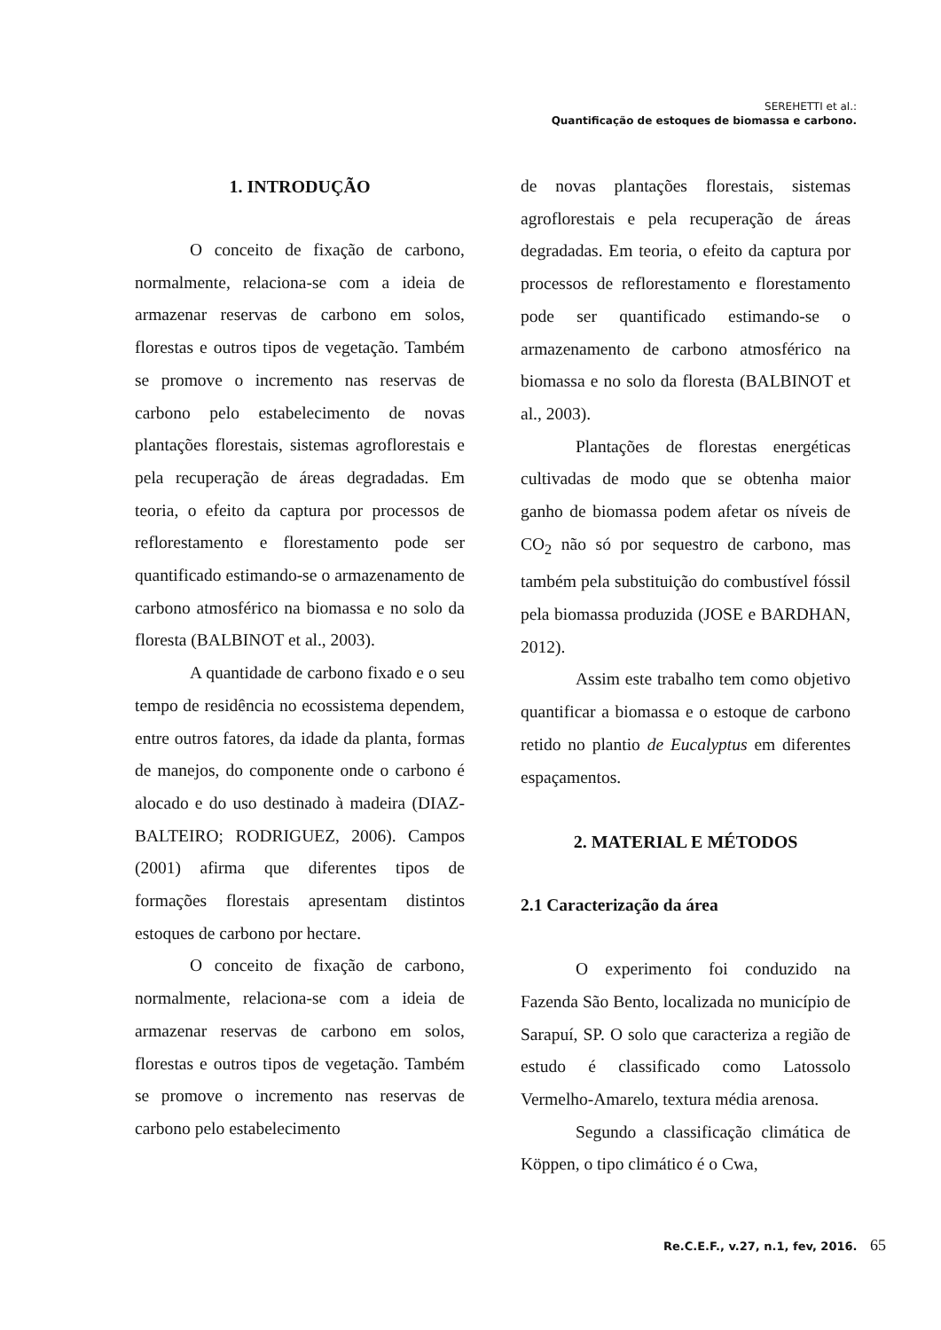SEREHETTI et al.:
Quantificação de estoques de biomassa e carbono.
1. INTRODUÇÃO
O conceito de fixação de carbono, normalmente, relaciona-se com a ideia de armazenar reservas de carbono em solos, florestas e outros tipos de vegetação. Também se promove o incremento nas reservas de carbono pelo estabelecimento de novas plantações florestais, sistemas agroflorestais e pela recuperação de áreas degradadas. Em teoria, o efeito da captura por processos de reflorestamento e florestamento pode ser quantificado estimando-se o armazenamento de carbono atmosférico na biomassa e no solo da floresta (BALBINOT et al., 2003).
A quantidade de carbono fixado e o seu tempo de residência no ecossistema dependem, entre outros fatores, da idade da planta, formas de manejos, do componente onde o carbono é alocado e do uso destinado à madeira (DIAZ-BALTEIRO; RODRIGUEZ, 2006). Campos (2001) afirma que diferentes tipos de formações florestais apresentam distintos estoques de carbono por hectare.
O conceito de fixação de carbono, normalmente, relaciona-se com a ideia de armazenar reservas de carbono em solos, florestas e outros tipos de vegetação. Também se promove o incremento nas reservas de carbono pelo estabelecimento
de novas plantações florestais, sistemas agroflorestais e pela recuperação de áreas degradadas. Em teoria, o efeito da captura por processos de reflorestamento e florestamento pode ser quantificado estimando-se o armazenamento de carbono atmosférico na biomassa e no solo da floresta (BALBINOT et al., 2003).
Plantações de florestas energéticas cultivadas de modo que se obtenha maior ganho de biomassa podem afetar os níveis de CO<sub>2</sub> não só por sequestro de carbono, mas também pela substituição do combustível fóssil pela biomassa produzida (JOSE e BARDHAN, 2012).
Assim este trabalho tem como objetivo quantificar a biomassa e o estoque de carbono retido no plantio de Eucalyptus em diferentes espaçamentos.
2. MATERIAL E MÉTODOS
2.1 Caracterização da área
O experimento foi conduzido na Fazenda São Bento, localizada no município de Sarapuí, SP. O solo que caracteriza a região de estudo é classificado como Latossolo Vermelho-Amarelo, textura média arenosa.
Segundo a classificação climática de Köppen, o tipo climático é o Cwa,
Re.C.E.F., v.27, n.1, fev, 2016. 65